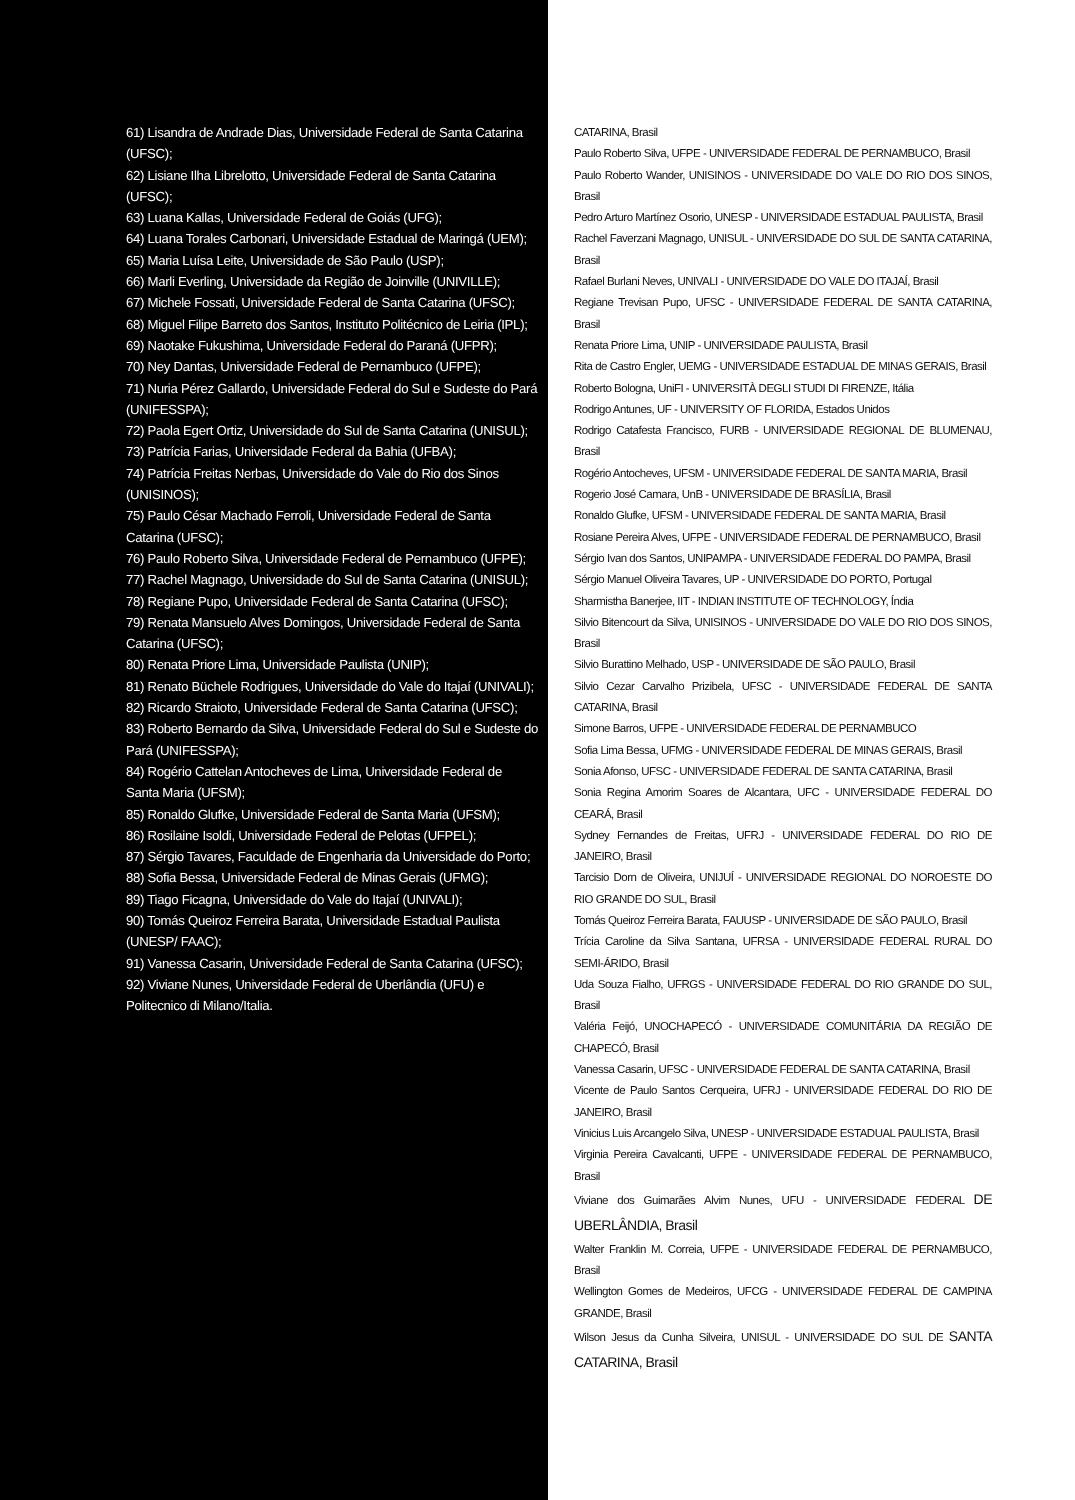61) Lisandra de Andrade Dias, Universidade Federal de Santa Catarina (UFSC);
62) Lisiane Ilha Librelotto, Universidade Federal de Santa Catarina (UFSC);
63) Luana Kallas, Universidade Federal de Goiás (UFG);
64) Luana Torales Carbonari, Universidade Estadual de Maringá (UEM);
65) Maria Luísa Leite, Universidade de São Paulo (USP);
66) Marli Everling, Universidade da Região de Joinville (UNIVILLE);
67) Michele Fossati, Universidade Federal de Santa Catarina (UFSC);
68) Miguel Filipe Barreto dos Santos, Instituto Politécnico de Leiria (IPL);
69) Naotake Fukushima, Universidade Federal do Paraná (UFPR);
70) Ney Dantas, Universidade Federal de Pernambuco (UFPE);
71) Nuria Pérez Gallardo, Universidade Federal do Sul e Sudeste do Pará (UNIFESSPA);
72) Paola Egert Ortiz, Universidade do Sul de Santa Catarina (UNISUL);
73) Patrícia Farias, Universidade Federal da Bahia (UFBA);
74) Patrícia Freitas Nerbas, Universidade do Vale do Rio dos Sinos (UNISINOS);
75) Paulo César Machado Ferroli, Universidade Federal de Santa Catarina (UFSC);
76) Paulo Roberto Silva, Universidade Federal de Pernambuco (UFPE);
77) Rachel Magnago, Universidade do Sul de Santa Catarina (UNISUL);
78) Regiane Pupo, Universidade Federal de Santa Catarina (UFSC);
79) Renata Mansuelo Alves Domingos, Universidade Federal de Santa Catarina (UFSC);
80) Renata Priore Lima, Universidade Paulista (UNIP);
81) Renato Büchele Rodrigues, Universidade do Vale do Itajaí (UNIVALI);
82) Ricardo Straioto, Universidade Federal de Santa Catarina (UFSC);
83) Roberto Bernardo da Silva, Universidade Federal do Sul e Sudeste do Pará (UNIFESSPA);
84) Rogério Cattelan Antocheves de Lima, Universidade Federal de Santa Maria (UFSM);
85) Ronaldo Glufke, Universidade Federal de Santa Maria (UFSM);
86) Rosilaine Isoldi, Universidade Federal de Pelotas (UFPEL);
87) Sérgio Tavares, Faculdade de Engenharia da Universidade do Porto;
88) Sofia Bessa, Universidade Federal de Minas Gerais (UFMG);
89) Tiago Ficagna, Universidade do Vale do Itajaí (UNIVALI);
90) Tomás Queiroz Ferreira Barata, Universidade Estadual Paulista (UNESP/ FAAC);
91) Vanessa Casarin, Universidade Federal de Santa Catarina (UFSC);
92) Viviane Nunes, Universidade Federal de Uberlândia (UFU) e Politecnico di Milano/Italia.
CATARINA, Brasil
Paulo Roberto Silva, UFPE - UNIVERSIDADE FEDERAL DE PERNAMBUCO, Brasil
Paulo Roberto Wander, UNISINOS - UNIVERSIDADE DO VALE DO RIO DOS SINOS, Brasil
Pedro Arturo Martínez Osorio, UNESP - UNIVERSIDADE ESTADUAL PAULISTA, Brasil
Rachel Faverzani Magnago, UNISUL - UNIVERSIDADE DO SUL DE SANTA CATARINA, Brasil
Rafael Burlani Neves, UNIVALI - UNIVERSIDADE DO VALE DO ITAJAÍ, Brasil
Regiane Trevisan Pupo, UFSC - UNIVERSIDADE FEDERAL DE SANTA CATARINA, Brasil
Renata Priore Lima, UNIP - UNIVERSIDADE PAULISTA, Brasil
Rita de Castro Engler, UEMG - UNIVERSIDADE ESTADUAL DE MINAS GERAIS, Brasil
Roberto Bologna, UniFI - UNIVERSITÀ DEGLI STUDI DI FIRENZE, Itália
Rodrigo Antunes, UF - UNIVERSITY OF FLORIDA, Estados Unidos
Rodrigo Catafesta Francisco, FURB - UNIVERSIDADE REGIONAL DE BLUMENAU, Brasil
Rogério Antocheves, UFSM - UNIVERSIDADE FEDERAL DE SANTA MARIA, Brasil
Rogerio José Camara, UnB - UNIVERSIDADE DE BRASÍLIA, Brasil
Ronaldo Glufke, UFSM - UNIVERSIDADE FEDERAL DE SANTA MARIA, Brasil
Rosiane Pereira Alves, UFPE - UNIVERSIDADE FEDERAL DE PERNAMBUCO, Brasil
Sérgio Ivan dos Santos, UNIPAMPA - UNIVERSIDADE FEDERAL DO PAMPA, Brasil
Sérgio Manuel Oliveira Tavares, UP - UNIVERSIDADE DO PORTO, Portugal
Sharmistha Banerjee, IIT - INDIAN INSTITUTE OF TECHNOLOGY, Índia
Silvio Bitencourt da Silva, UNISINOS - UNIVERSIDADE DO VALE DO RIO DOS SINOS, Brasil
Silvio Burattino Melhado, USP - UNIVERSIDADE DE SÃO PAULO, Brasil
Silvio Cezar Carvalho Prizibela, UFSC - UNIVERSIDADE FEDERAL DE SANTA CATARINA, Brasil
Simone Barros, UFPE - UNIVERSIDADE FEDERAL DE PERNAMBUCO
Sofia Lima Bessa, UFMG - UNIVERSIDADE FEDERAL DE MINAS GERAIS, Brasil
Sonia Afonso, UFSC - UNIVERSIDADE FEDERAL DE SANTA CATARINA, Brasil
Sonia Regina Amorim Soares de Alcantara, UFC - UNIVERSIDADE FEDERAL DO CEARÁ, Brasil
Sydney Fernandes de Freitas, UFRJ - UNIVERSIDADE FEDERAL DO RIO DE JANEIRO, Brasil
Tarcisio Dorn de Oliveira, UNIJUÍ - UNIVERSIDADE REGIONAL DO NOROESTE DO RIO GRANDE DO SUL, Brasil
Tomás Queiroz Ferreira Barata, FAUUSP - UNIVERSIDADE DE SÃO PAULO, Brasil
Trícia Caroline da Silva Santana, UFRSA - UNIVERSIDADE FEDERAL RURAL DO SEMI-ÁRIDO, Brasil
Uda Souza Fialho, UFRGS - UNIVERSIDADE FEDERAL DO RIO GRANDE DO SUL, Brasil
Valéria Feijó, UNOCHAPECÓ - UNIVERSIDADE COMUNITÁRIA DA REGIÃO DE CHAPECÓ, Brasil
Vanessa Casarin, UFSC - UNIVERSIDADE FEDERAL DE SANTA CATARINA, Brasil
Vicente de Paulo Santos Cerqueira, UFRJ - UNIVERSIDADE FEDERAL DO RIO DE JANEIRO, Brasil
Vinicius Luis Arcangelo Silva, UNESP - UNIVERSIDADE ESTADUAL PAULISTA, Brasil
Virginia Pereira Cavalcanti, UFPE - UNIVERSIDADE FEDERAL DE PERNAMBUCO, Brasil
Viviane dos Guimarães Alvim Nunes, UFU - UNIVERSIDADE FEDERAL DE UBERLÂNDIA, Brasil
Walter Franklin M. Correia, UFPE - UNIVERSIDADE FEDERAL DE PERNAMBUCO, Brasil
Wellington Gomes de Medeiros, UFCG - UNIVERSIDADE FEDERAL DE CAMPINA GRANDE, Brasil
Wilson Jesus da Cunha Silveira, UNISUL - UNIVERSIDADE DO SUL DE SANTA CATARINA, Brasil